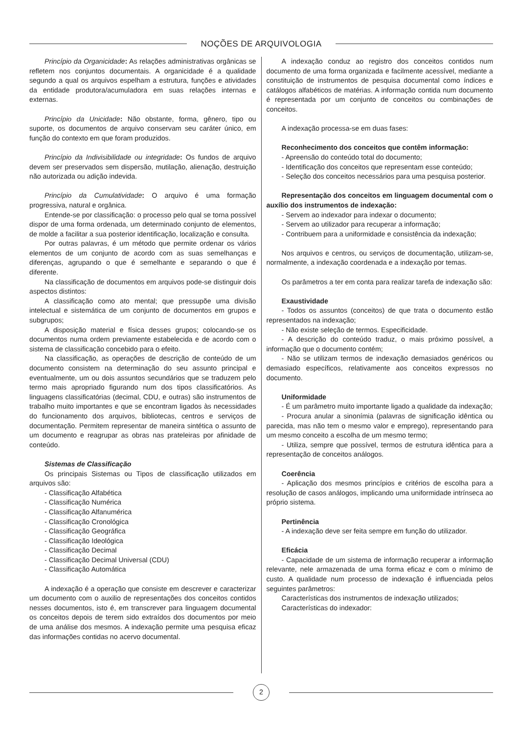NOÇÕES DE ARQUIVOLOGIA
Princípio da Organicidade: As relações administrativas orgânicas se refletem nos conjuntos documentais. A organicidade é a qualidade segundo a qual os arquivos espelham a estrutura, funções e atividades da entidade produtora/acumuladora em suas relações internas e externas.
Princípio da Unicidade: Não obstante, forma, gênero, tipo ou suporte, os documentos de arquivo conservam seu caráter único, em função do contexto em que foram produzidos.
Princípio da Indivisibilidade ou integridade: Os fundos de arquivo devem ser preservados sem dispersão, mutilação, alienação, destruição não autorizada ou adição indevida.
Princípio da Cumulatividade: O arquivo é uma formação progressiva, natural e orgânica.
Entende-se por classificação: o processo pelo qual se torna possível dispor de uma forma ordenada, um determinado conjunto de elementos, de molde a facilitar a sua posterior identificação, localização e consulta.
Por outras palavras, é um método que permite ordenar os vários elementos de um conjunto de acordo com as suas semelhanças e diferenças, agrupando o que é semelhante e separando o que é diferente.
Na classificação de documentos em arquivos pode-se distinguir dois aspectos distintos:
A classificação como ato mental; que pressupõe uma divisão intelectual e sistemática de um conjunto de documentos em grupos e subgrupos;
A disposição material e física desses grupos; colocando-se os documentos numa ordem previamente estabelecida e de acordo com o sistema de classificação concebido para o efeito.
Na classificação, as operações de descrição de conteúdo de um documento consistem na determinação do seu assunto principal e eventualmente, um ou dois assuntos secundários que se traduzem pelo termo mais apropriado figurando num dos tipos classificatórios. As linguagens classificatórias (decimal, CDU, e outras) são instrumentos de trabalho muito importantes e que se encontram ligados às necessidades do funcionamento dos arquivos, bibliotecas, centros e serviços de documentação. Permitem representar de maneira sintética o assunto de um documento e reagrupar as obras nas prateleiras por afinidade de conteúdo.
Sistemas de Classificação
Os principais Sistemas ou Tipos de classificação utilizados em arquivos são:
- Classificação Alfabética
- Classificação Numérica
- Classificação Alfanumérica
- Classificação Cronológica
- Classificação Geográfica
- Classificação Ideológica
- Classificação Decimal
- Classificação Decimal Universal (CDU)
- Classificação Automática
A indexação é a operação que consiste em descrever e caracterizar um documento com o auxilio de representações dos conceitos contidos nesses documentos, isto é, em transcrever para linguagem documental os conceitos depois de terem sido extraídos dos documentos por meio de uma análise dos mesmos. A indexação permite uma pesquisa eficaz das informações contidas no acervo documental.
A indexação conduz ao registro dos conceitos contidos num documento de uma forma organizada e facilmente acessível, mediante a constituição de instrumentos de pesquisa documental como índices e catálogos alfabéticos de matérias. A informação contida num documento é representada por um conjunto de conceitos ou combinações de conceitos.
A indexação processa-se em duas fases:
Reconhecimento dos conceitos que contêm informação:
- Apreensão do conteúdo total do documento;
- Identificação dos conceitos que representam esse conteúdo;
- Seleção dos conceitos necessários para uma pesquisa posterior.
Representação dos conceitos em linguagem documental com o auxílio dos instrumentos de indexação:
- Servem ao indexador para indexar o documento;
- Servem ao utilizador para recuperar a informação;
- Contribuem para a uniformidade e consistência da indexação;
Nos arquivos e centros, ou serviços de documentação, utilizam-se, normalmente, a indexação coordenada e a indexação por temas.
Os parâmetros a ter em conta para realizar tarefa de indexação são:
Exaustividade
- Todos os assuntos (conceitos) de que trata o documento estão representados na indexação;
- Não existe seleção de termos. Especificidade.
- A descrição do conteúdo traduz, o mais próximo possível, a informação que o documento contém;
- Não se utilizam termos de indexação demasiados genéricos ou demasiado específicos, relativamente aos conceitos expressos no documento.
Uniformidade
- É um parâmetro muito importante ligado a qualidade da indexação;
- Procura anular a sinonímia (palavras de significação idêntica ou parecida, mas não tem o mesmo valor e emprego), representando para um mesmo conceito a escolha de um mesmo termo;
- Utiliza, sempre que possível, termos de estrutura idêntica para a representação de conceitos análogos.
Coerência
- Aplicação dos mesmos princípios e critérios de escolha para a resolução de casos análogos, implicando uma uniformidade intrínseca ao próprio sistema.
Pertinência
- A indexação deve ser feita sempre em função do utilizador.
Eficácia
- Capacidade de um sistema de informação recuperar a informação relevante, nele armazenada de uma forma eficaz e com o mínimo de custo. A qualidade num processo de indexação é influenciada pelos seguintes parâmetros:
Características dos instrumentos de indexação utilizados;
Características do indexador:
2